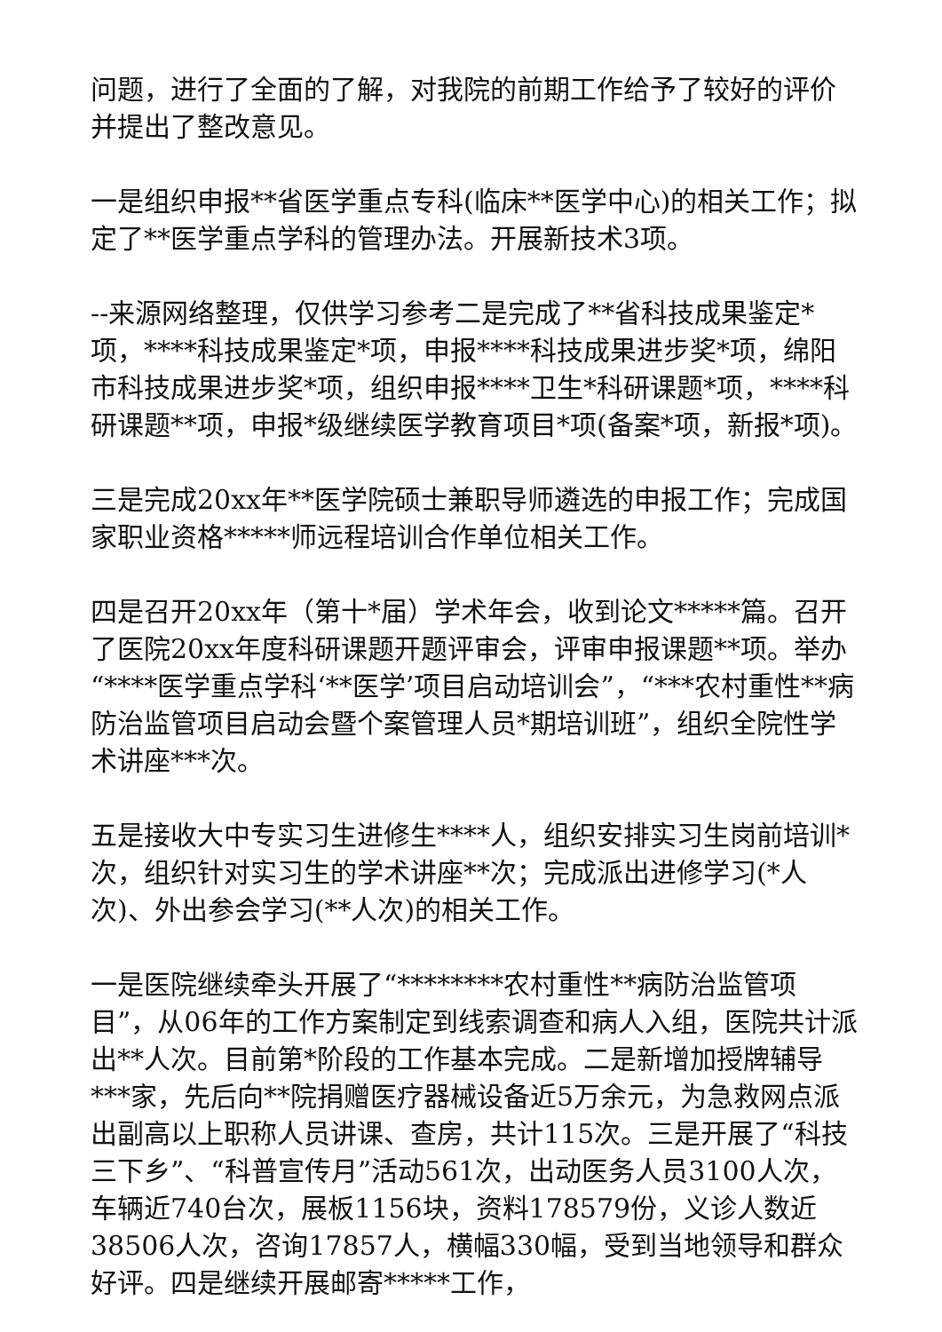问题，进行了全面的了解，对我院的前期工作给予了较好的评价并提出了整改意见。
一是组织申报**省医学重点专科(临床**医学中心)的相关工作；拟定了**医学重点学科的管理办法。开展新技术3项。
--来源网络整理，仅供学习参考二是完成了**省科技成果鉴定*项，****科技成果鉴定*项，申报****科技成果进步奖*项，绵阳市科技成果进步奖*项，组织申报****卫生*科研课题*项，****科研课题**项，申报*级继续医学教育项目*项(备案*项，新报*项)。
三是完成20xx年**医学院硕士兼职导师遴选的申报工作；完成国家职业资格*****师远程培训合作单位相关工作。
四是召开20xx年（第十*届）学术年会，收到论文*****篇。召开了医院20xx年度科研课题开题评审会，评审申报课题**项。举办“****医学重点学科‘**医学’项目启动培训会”，“***农村重性**病防治监管项目启动会暨个案管理人员*期培训班”，组织全院性学术讲座***次。
五是接收大中专实习生进修生****人，组织安排实习生岗前培训*次，组织针对实习生的学术讲座**次；完成派出进修学习(*人次)、外出参会学习(**人次)的相关工作。
一是医院继续牵头开展了“********农村重性**病防治监管项目”，从06年的工作方案制定到线索调查和病人入组，医院共计派出**人次。目前第*阶段的工作基本完成。二是新增加授牌辅导***家，先后向**院捐赠医疗器械设备近5万余元，为急救网点派出副高以上职称人员讲课、查房，共计115次。三是开展了“科技三下乡”、“科普宣传月”活动561次，出动医务人员3100人次，车辆近740台次，展板1156块，资料178579份，义诊人数近38506人次，咨询17857人，横幅330幅，受到当地领导和群众好评。四是继续开展邮寄*****工作，